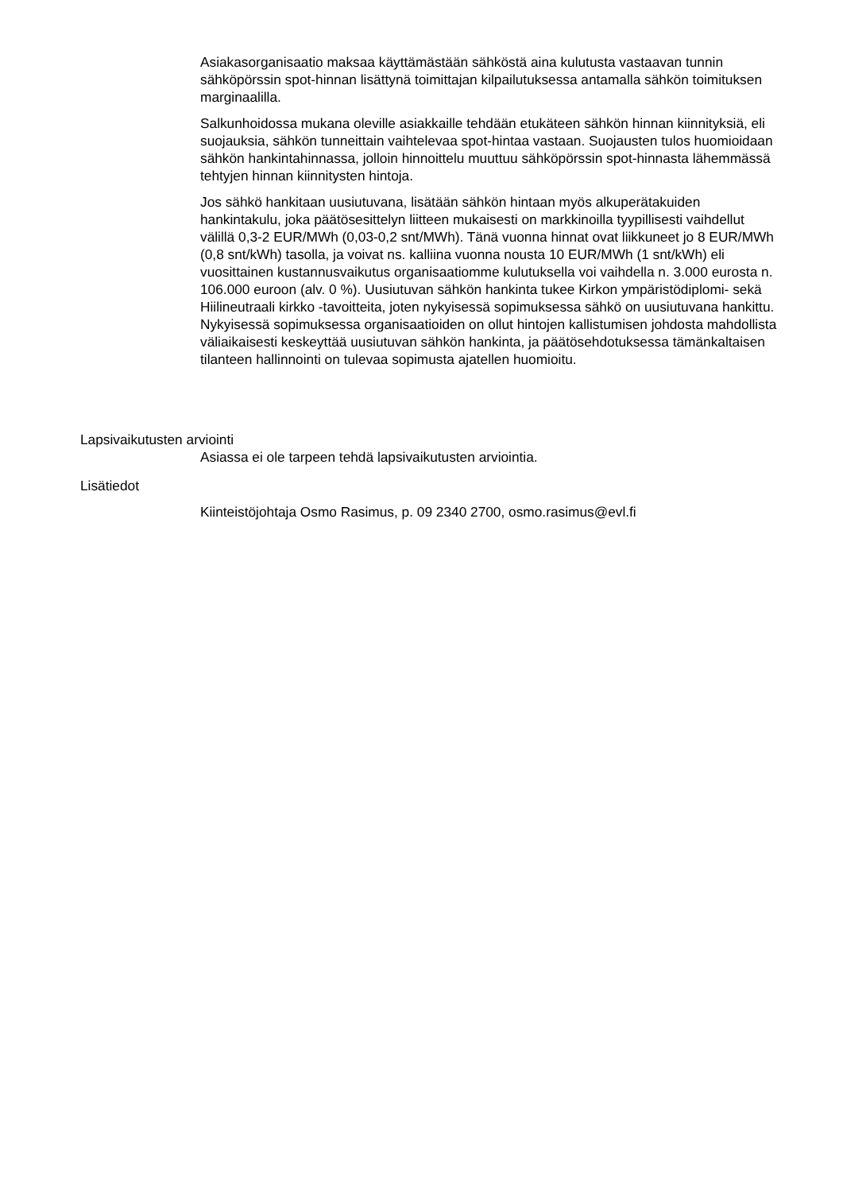Asiakasorganisaatio maksaa käyttämästään sähköstä aina kulutusta vastaavan tunnin sähköpörssin spot-hinnan lisättynä toimittajan kilpailutuksessa antamalla sähkön toimituksen marginaalilla.
Salkunhoidossa mukana oleville asiakkaille tehdään etukäteen sähkön hinnan kiinnityksiä, eli suojauksia, sähkön tunneittain vaihtelevaa spot-hintaa vastaan. Suojausten tulos huomioidaan sähkön hankintahinnassa, jolloin hinnoittelu muuttuu sähköpörssin spot-hinnasta lähemmässä tehtyjen hinnan kiinnitysten hintoja.
Jos sähkö hankitaan uusiutuvana, lisätään sähkön hintaan myös alkuperätakuiden hankintakulu, joka päätösesittelyn liitteen mukaisesti on markkinoilla tyypillisesti vaihdellut välillä 0,3-2 EUR/MWh (0,03-0,2 snt/MWh). Tänä vuonna hinnat ovat liikkuneet jo 8 EUR/MWh (0,8 snt/kWh) tasolla, ja voivat ns. kalliina vuonna nousta 10 EUR/MWh (1 snt/kWh) eli vuosittainen kustannusvaikutus organisaatiomme kulutuksella voi vaihdella n. 3.000 eurosta n. 106.000 euroon (alv. 0 %). Uusiutuvan sähkön hankinta tukee Kirkon ympäristödiplomi- sekä Hiilineutraali kirkko -tavoitteita, joten nykyisessä sopimuksessa sähkö on uusiutuvana hankittu. Nykyisessä sopimuksessa organisaatioiden on ollut hintojen kallistumisen johdosta mahdollista väliaikaisesti keskeyttää uusiutuvan sähkön hankinta, ja päätösehdotuksessa tämänkaltaisen tilanteen hallinnointi on tulevaa sopimusta ajatellen huomioitu.
Lapsivaikutusten arviointi
Asiassa ei ole tarpeen tehdä lapsivaikutusten arviointia.
Lisätiedot
Kiinteistöjohtaja Osmo Rasimus, p. 09 2340 2700, osmo.rasimus@evl.fi